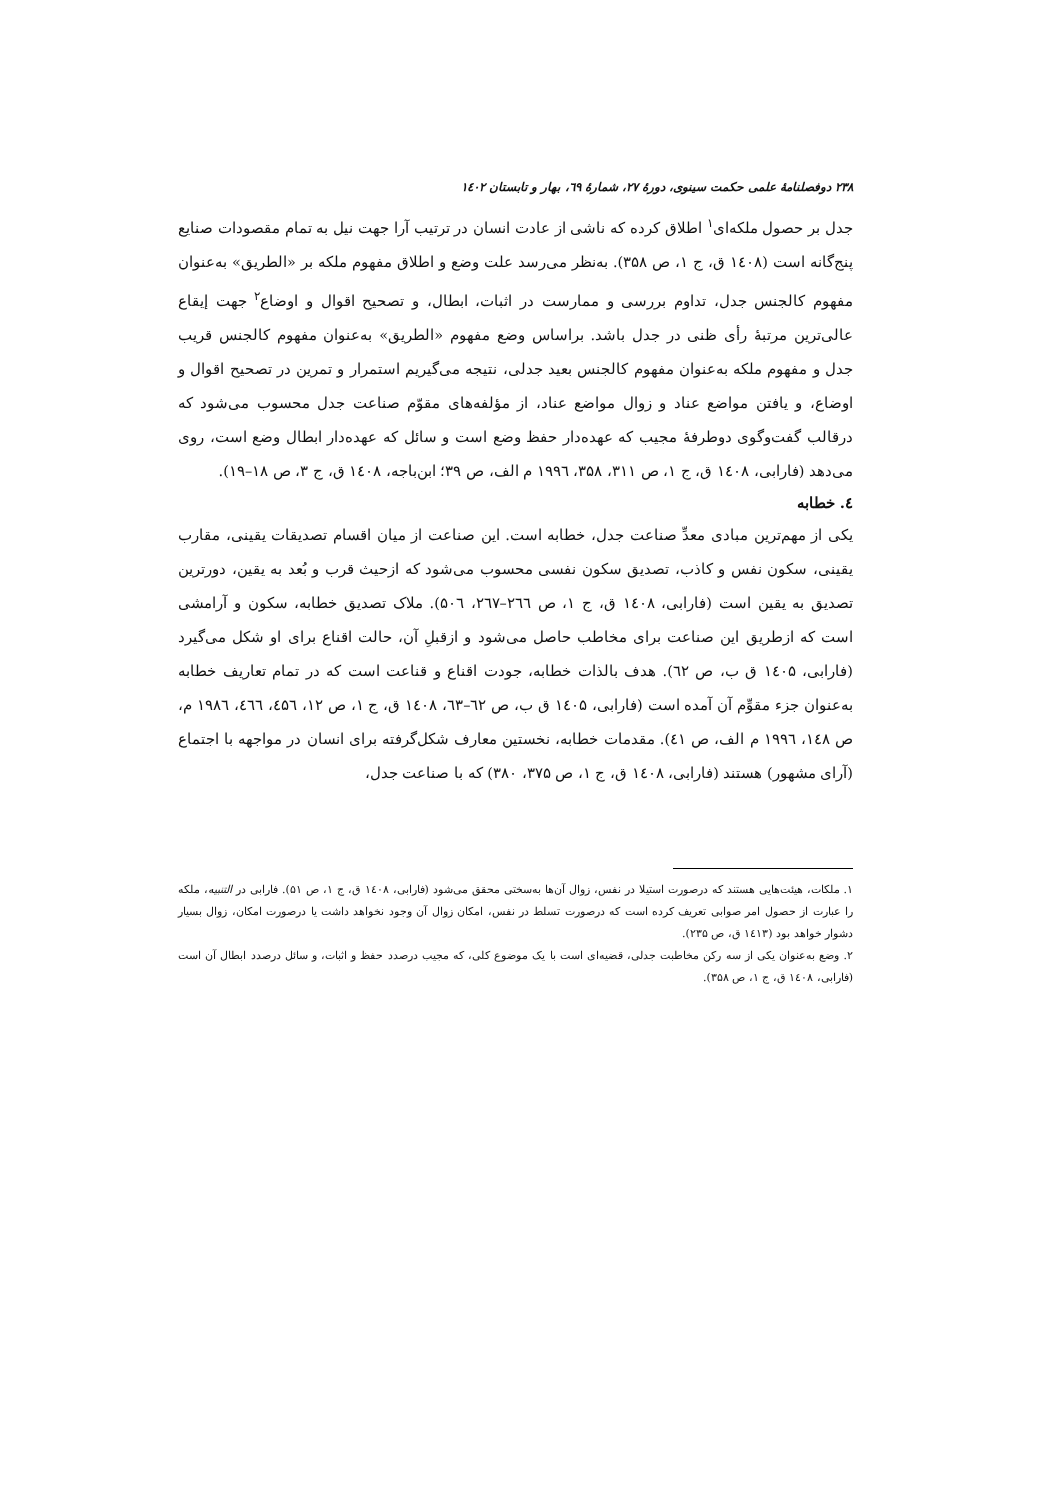۲۳۸ دوفصلنامهٔ علمی حکمت سینوی، دورهٔ ۲۷، شمارهٔ ٦۹، بهار و تابستان ۱٤۰۲
جدل بر حصول ملکه‌ای<sup>۱</sup> اطلاق کرده که ناشی از عادت انسان در ترتیب آرا جهت نیل به تمام مقصودات صنایع پنج‌گانه است (۱٤۰۸ ق، ج ۱، ص ۳۵۸). به‌نظر می‌رسد علت وضع و اطلاق مفهوم ملکه بر «الطریق» به‌عنوان مفهوم کالجنس جدل، تداوم بررسی و ممارست در اثبات، ابطال، و تصحیح اقوال و اوضاع<sup>۲</sup> جهت إیقاع عالی‌ترین مرتبهٔ رأی ظنی در جدل باشد. براساس وضع مفهوم «الطریق» به‌عنوان مفهوم کالجنس قریب جدل و مفهوم ملکه به‌عنوان مفهوم کالجنس بعید جدلی، نتیجه می‌گیریم استمرار و تمرین در تصحیح اقوال و اوضاع، و یافتن مواضع عناد و زوال مواضع عناد، از مؤلفه‌های مقوّم صناعت جدل محسوب می‌شود که درقالب گفت‌وگوی دوطرفهٔ مجیب که عهده‌دار حفظ وضع است و سائل که عهده‌دار ابطال وضع است، روی می‌دهد (فارابی، ۱٤۰۸ ق، ج ۱، ص ۳۱۱، ۳۵۸، ۱۹۹٦ م الف، ص ۳۹؛ ابن‌باجه، ۱٤۰۸ ق، ج ۳، ص ۱۸–۱۹).
٤. خطابه
یکی از مهم‌ترین مبادی معدِّ صناعت جدل، خطابه است. این صناعت از میان اقسام تصدیقات یقینی، مقارب یقینی، سکون نفس و کاذب، تصدیق سکون نفسی محسوب می‌شود که ازحیث قرب و بُعد به یقین، دورترین تصدیق به یقین است (فارابی، ۱٤۰۸ ق، ج ۱، ص ۲٦٦–۲٦۷، ۵۰٦). ملاک تصدیق خطابه، سکون و آرامشی است که ازطریق این صناعت برای مخاطب حاصل می‌شود و ازقبلِ آن، حالت اقناع برای او شکل می‌گیرد (فارابی، ۱٤۰۵ ق ب، ص ٦۲). هدف بالذات خطابه، جودت اقناع و قناعت است که در تمام تعاریف خطابه به‌عنوان جزء مقوِّم آن آمده است (فارابی، ۱٤۰۵ ق ب، ص ٦۲–٦۳، ۱٤۰۸ ق، ج ۱، ص ۱۲، ٤۵٦، ٤٦٦، ۱۹۸٦ م، ص ۱٤۸، ۱۹۹٦ م الف، ص ٤۱). مقدمات خطابه، نخستین معارف شکل‌گرفته برای انسان در مواجهه با اجتماع (آرای مشهور) هستند (فارابی، ۱٤۰۸ ق، ج ۱، ص ۳۷۵، ۳۸۰) که با صناعت جدل،
۱. ملکات، هیئت‌هایی هستند که درصورت استیلا در نفس، زوال آن‌ها به‌سختی محقق می‌شود (فارابی، ۱٤۰۸ ق، ج ۱، ص ۵۱). فارابی در التنبیه، ملکه را عبارت از حصول امر صوابی تعریف کرده است که درصورت تسلط در نفس، امکان زوال آن وجود نخواهد داشت یا درصورت امکان، زوال بسیار دشوار خواهد بود (۱٤۱۳ ق، ص ۲۳۵).
۲. وضع به‌عنوان یکی از سه رکن مخاطبت جدلی، قضیه‌ای است با یک موضوع کلی، که مجیب درصدد حفظ و اثبات، و سائل درصدد ابطال آن است (فارابی، ۱٤۰۸ ق، ج ۱، ص ۳۵۸).